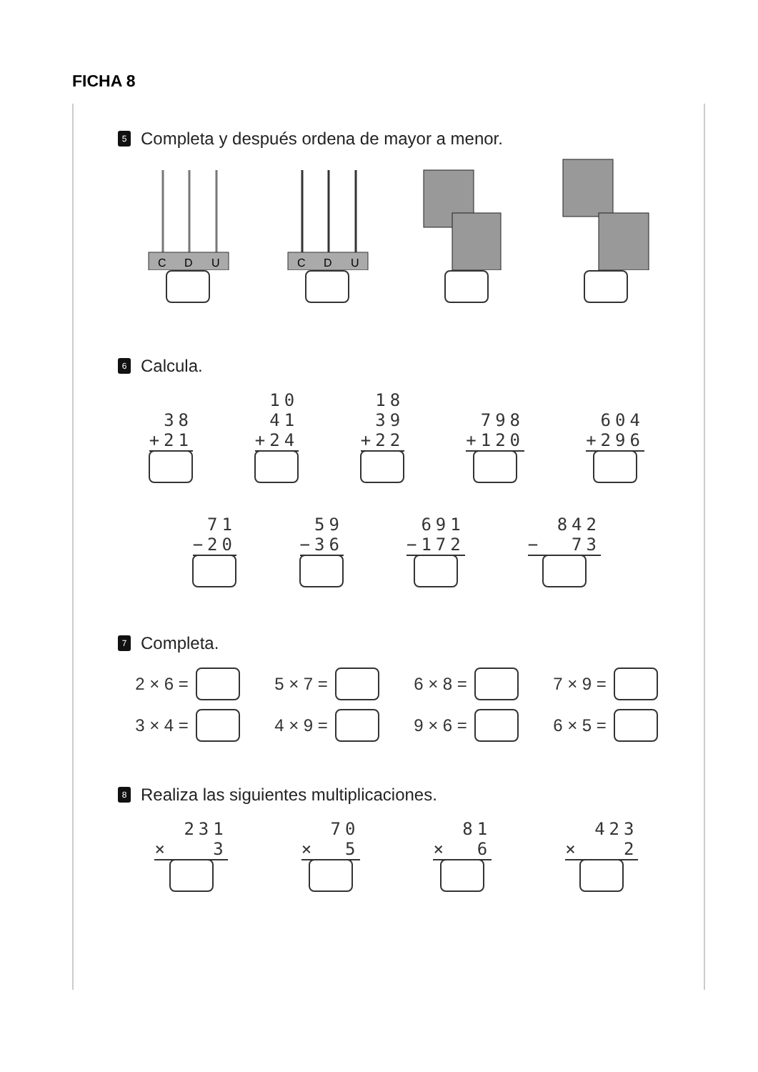FICHA 8
5 Completa y después ordena de mayor a menor.
C
D
U
C
D
U
6 Calcula.
38
+21
10
41
+24
18
39
+22
798
+120
604
+296
71
−20
59
−36
691
−172
842
− 73
7 Completa.
2 × 6 =
5 × 7 =
6 × 8 =
7 × 9 =
3 × 4 =
4 × 9 =
9 × 6 =
6 × 5 =
8 Realiza las siguientes multiplicaciones.
231
× 3
70
× 5
81
× 6
423
× 2